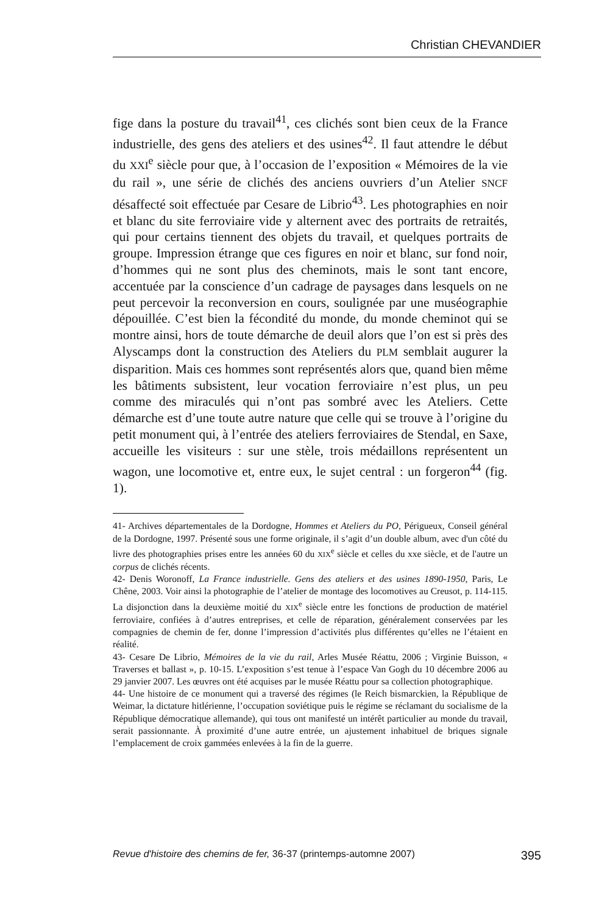Christian CHEVANDIER
fige dans la posture du travail<sup>41</sup>, ces clichés sont bien ceux de la France industrielle, des gens des ateliers et des usines<sup>42</sup>. Il faut attendre le début du XXI<sup>e</sup> siècle pour que, à l’occasion de l’exposition « Mémoires de la vie du rail », une série de clichés des anciens ouvriers d’un Atelier SNCF désaffecté soit effectuée par Cesare de Librio<sup>43</sup>. Les photographies en noir et blanc du site ferroviaire vide y alternent avec des portraits de retraités, qui pour certains tiennent des objets du travail, et quelques portraits de groupe. Impression étrange que ces figures en noir et blanc, sur fond noir, d’hommes qui ne sont plus des cheminots, mais le sont tant encore, accentuée par la conscience d’un cadrage de paysages dans lesquels on ne peut percevoir la reconversion en cours, soulignée par une muséographie dépouillée. C’est bien la fécondité du monde, du monde cheminot qui se montre ainsi, hors de toute démarche de deuil alors que l’on est si près des Alyscamps dont la construction des Ateliers du PLM semblait augurer la disparition. Mais ces hommes sont représentés alors que, quand bien même les bâtiments subsistent, leur vocation ferroviaire n’est plus, un peu comme des miraculés qui n’ont pas sombré avec les Ateliers. Cette démarche est d’une toute autre nature que celle qui se trouve à l’origine du petit monument qui, à l’entrée des ateliers ferroviaires de Stendal, en Saxe, accueille les visiteurs : sur une stèle, trois médaillons représentent un wagon, une locomotive et, entre eux, le sujet central : un forgeron<sup>44</sup> (fig. 1).
41- Archives départementales de la Dordogne, Hommes et Ateliers du PO, Périgueux, Conseil général de la Dordogne, 1997. Présenté sous une forme originale, il s’agit d’un double album, avec d'un côté du livre des photographies prises entre les années 60 du XIX<sup>e</sup> siècle et celles du xxe siècle, et de l'autre un corpus de clichés récents.
42- Denis Woronoff, La France industrielle. Gens des ateliers et des usines 1890-1950, Paris, Le Chêne, 2003. Voir ainsi la photographie de l’atelier de montage des locomotives au Creusot, p. 114-115. La disjonction dans la deuxième moitié du XIX<sup>e</sup> siècle entre les fonctions de production de matériel ferroviaire, confiées à d’autres entreprises, et celle de réparation, généralement conservées par les compagnies de chemin de fer, donne l’impression d’activités plus différentes qu’elles ne l’étaient en réalité.
43- Cesare De Librio, Mémoires de la vie du rail, Arles Musée Réattu, 2006 ; Virginie Buisson, « Traverses et ballast », p. 10-15. L’exposition s’est tenue à l’espace Van Gogh du 10 décembre 2006 au 29 janvier 2007. Les œuvres ont été acquises par le musée Réattu pour sa collection photographique.
44- Une histoire de ce monument qui a traversé des régimes (le Reich bismarckien, la République de Weimar, la dictature hitlérienne, l’occupation soviétique puis le régime se réclamant du socialisme de la République démocratique allemande), qui tous ont manifesté un intérêt particulier au monde du travail, serait passionnante. À proximité d’une autre entrée, un ajustement inhabituel de briques signale l’emplacement de croix gammées enlevées à la fin de la guerre.
Revue d'histoire des chemins de fer, 36-37 (printemps-automne 2007) 395